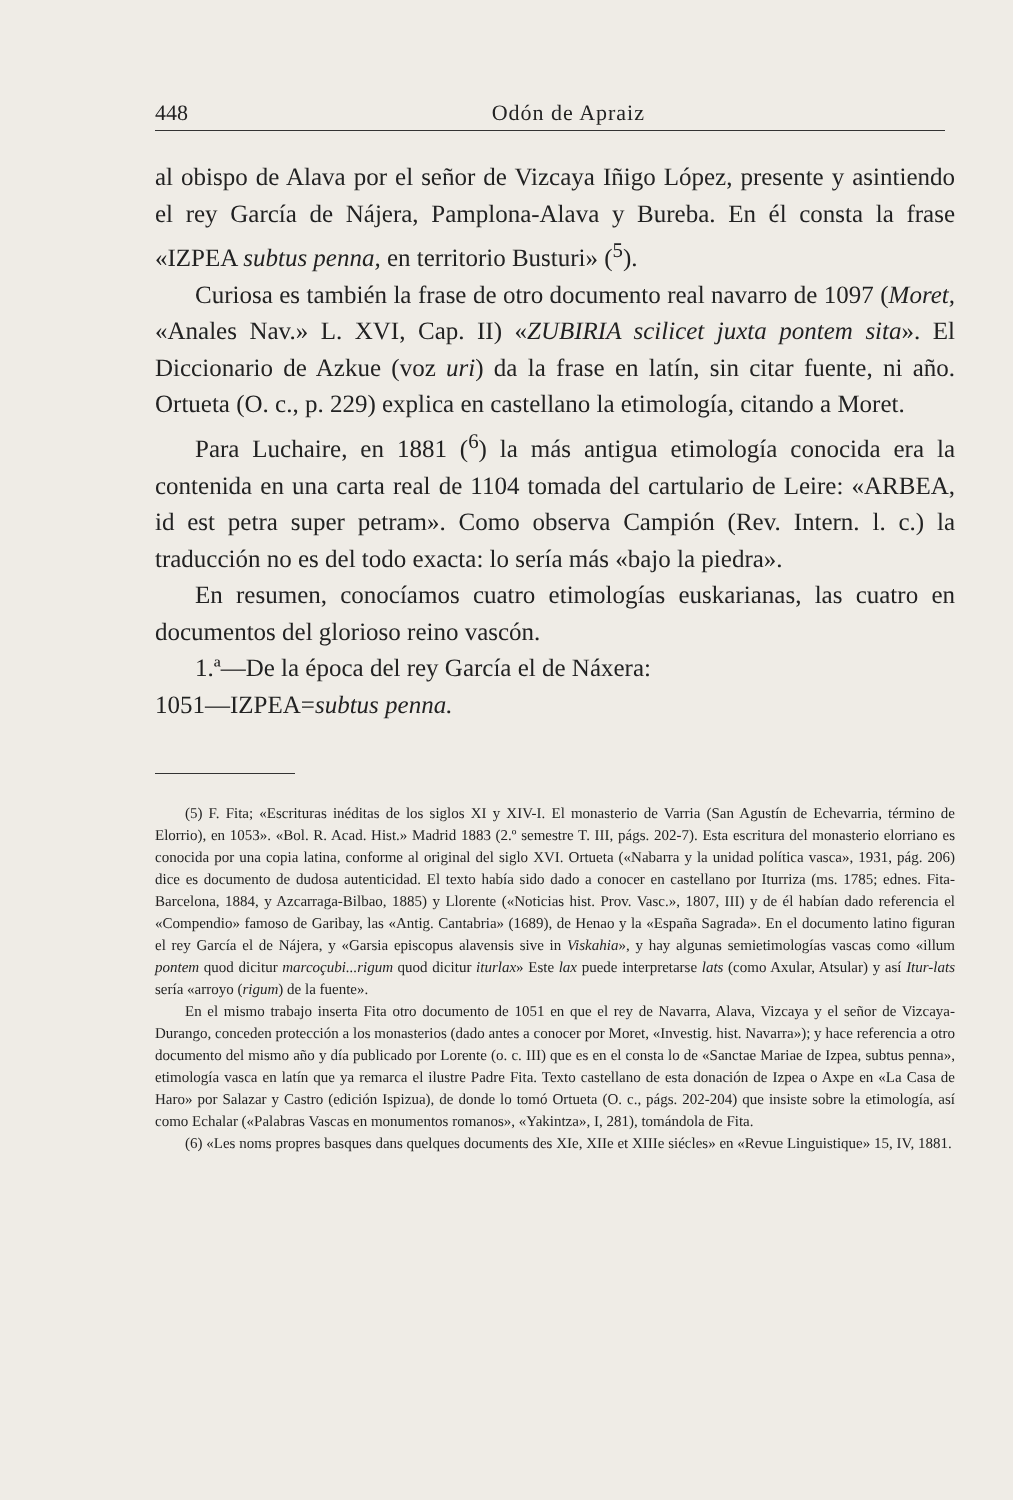448 Odón de Apraiz
al obispo de Alava por el señor de Vizcaya Iñigo López, presente y asintiendo el rey García de Nájera, Pamplona-Alava y Bureba. En él consta la frase «IZPEA subtus penna, en territorio Busturi» (<sup>5</sup>).
Curiosa es también la frase de otro documento real navarro de 1097 (Moret, «Anales Nav.» L. XVI, Cap. II) «ZUBIRIA scilicet juxta pontem sita». El Diccionario de Azkue (voz uri) da la frase en latín, sin citar fuente, ni año. Ortueta (O. c., p. 229) explica en castellano la etimología, citando a Moret.
Para Luchaire, en 1881 (<sup>6</sup>) la más antigua etimología conocida era la contenida en una carta real de 1104 tomada del cartulario de Leire: «ARBEA, id est petra super petram». Como observa Campión (Rev. Intern. l. c.) la traducción no es del todo exacta: lo sería más «bajo la piedra».
En resumen, conocíamos cuatro etimologías euskarianas, las cuatro en documentos del glorioso reino vascón.
1.ª—De la época del rey García el de Náxera:
1051—IZPEA=subtus penna.
(5) F. Fita; «Escrituras inéditas de los siglos XI y XIV-I. El monasterio de Varria (San Agustín de Echevarria, término de Elorrio), en 1053». «Bol. R. Acad. Hist.» Madrid 1883 (2.º semestre T. III, págs. 202-7). Esta escritura del monasterio elorriano es conocida por una copia latina, conforme al original del siglo XVI. Ortueta («Nabarra y la unidad política vasca», 1931, pág. 206) dice es documento de dudosa autenticidad. El texto había sido dado a conocer en castellano por Iturriza (ms. 1785; ednes. Fita-Barcelona, 1884, y Azcarraga-Bilbao, 1885) y Llorente («Noticias hist. Prov. Vasc.», 1807, III) y de él habían dado referencia el «Compendio» famoso de Garibay, las «Antig. Cantabria» (1689), de Henao y la «España Sagrada». En el documento latino figuran el rey García el de Nájera, y «Garsia episcopus alavensis sive in Viskahia», y hay algunas semietimologías vascas como «illum pontem quod dicitur marcoçubi...rigum quod dicitur iturlax» Este lax puede interpretarse lats (como Axular, Atsular) y así Itur-lats sería «arroyo (rigum) de la fuente».
En el mismo trabajo inserta Fita otro documento de 1051 en que el rey de Navarra, Alava, Vizcaya y el señor de Vizcaya-Durango, conceden protección a los monasterios (dado antes a conocer por Moret, «Investig. hist. Navarra»); y hace referencia a otro documento del mismo año y día publicado por Lorente (o. c. III) que es en el consta lo de «Sanctae Mariae de Izpea, subtus penna», etimología vasca en latín que ya remarca el ilustre Padre Fita. Texto castellano de esta donación de Izpea o Axpe en «La Casa de Haro» por Salazar y Castro (edición Ispizua), de donde lo tomó Ortueta (O. c., págs. 202-204) que insiste sobre la etimología, así como Echalar («Palabras Vascas en monumentos romanos», «Yakintza», I, 281), tomándola de Fita.
(6) «Les noms propres basques dans quelques documents des XIe, XIIe et XIIIe siécles» en «Revue Linguistique» 15, IV, 1881.